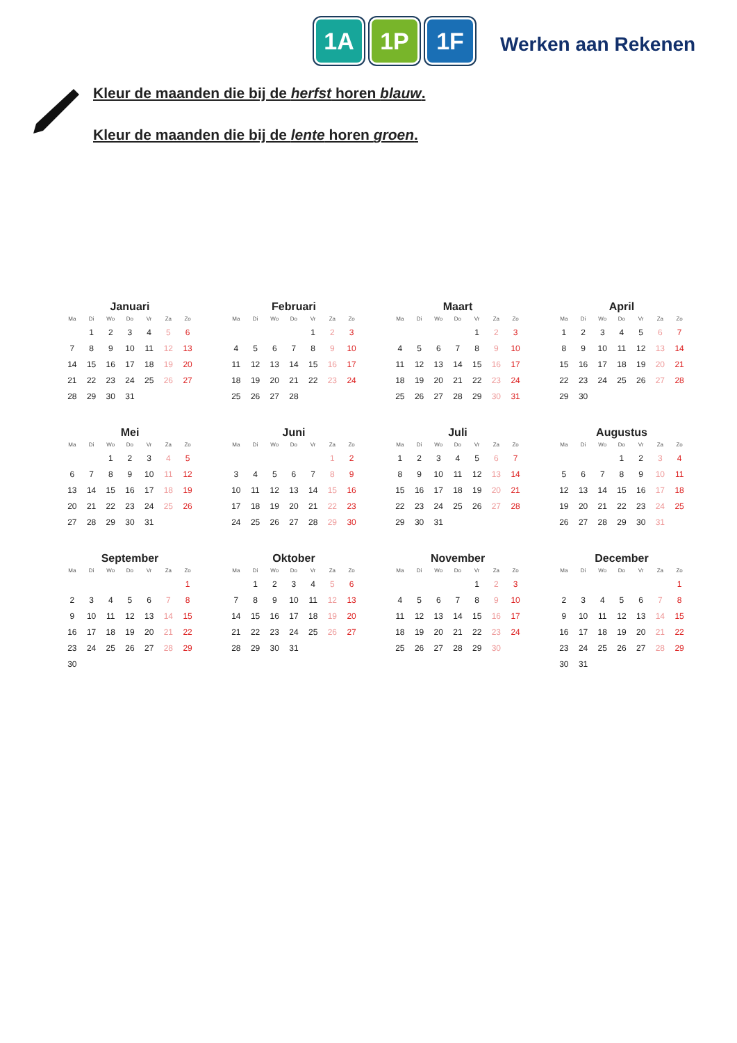1A 1P 1F
Werken aan Rekenen
Kleur de maanden die bij de herfst horen blauw.
Kleur de maanden die bij de lente horen groen.
Januari
| Ma | Di | Wo | Do | Vr | Za | Zo |
| --- | --- | --- | --- | --- | --- | --- |
| | 1 | 2 | 3 | 4 | 5 | 6 |
| 7 | 8 | 9 | 10 | 11 | 12 | 13 |
| 14 | 15 | 16 | 17 | 18 | 19 | 20 |
| 21 | 22 | 23 | 24 | 25 | 26 | 27 |
| 28 | 29 | 30 | 31 | | | |
Februari
| Ma | Di | Wo | Do | Vr | Za | Zo |
| --- | --- | --- | --- | --- | --- | --- |
| | | | | 1 | 2 | 3 |
| 4 | 5 | 6 | 7 | 8 | 9 | 10 |
| 11 | 12 | 13 | 14 | 15 | 16 | 17 |
| 18 | 19 | 20 | 21 | 22 | 23 | 24 |
| 25 | 26 | 27 | 28 | | | |
Maart
| Ma | Di | Wo | Do | Vr | Za | Zo |
| --- | --- | --- | --- | --- | --- | --- |
| | | | | 1 | 2 | 3 |
| 4 | 5 | 6 | 7 | 8 | 9 | 10 |
| 11 | 12 | 13 | 14 | 15 | 16 | 17 |
| 18 | 19 | 20 | 21 | 22 | 23 | 24 |
| 25 | 26 | 27 | 28 | 29 | 30 | 31 |
April
| Ma | Di | Wo | Do | Vr | Za | Zo |
| --- | --- | --- | --- | --- | --- | --- |
| 1 | 2 | 3 | 4 | 5 | 6 | 7 |
| 8 | 9 | 10 | 11 | 12 | 13 | 14 |
| 15 | 16 | 17 | 18 | 19 | 20 | 21 |
| 22 | 23 | 24 | 25 | 26 | 27 | 28 |
| 29 | 30 | | | | | |
Mei
| Ma | Di | Wo | Do | Vr | Za | Zo |
| --- | --- | --- | --- | --- | --- | --- |
| | | 1 | 2 | 3 | 4 | 5 |
| 6 | 7 | 8 | 9 | 10 | 11 | 12 |
| 13 | 14 | 15 | 16 | 17 | 18 | 19 |
| 20 | 21 | 22 | 23 | 24 | 25 | 26 |
| 27 | 28 | 29 | 30 | 31 | | |
Juni
| Ma | Di | Wo | Do | Vr | Za | Zo |
| --- | --- | --- | --- | --- | --- | --- |
| | | | | | 1 | 2 |
| 3 | 4 | 5 | 6 | 7 | 8 | 9 |
| 10 | 11 | 12 | 13 | 14 | 15 | 16 |
| 17 | 18 | 19 | 20 | 21 | 22 | 23 |
| 24 | 25 | 26 | 27 | 28 | 29 | 30 |
Juli
| Ma | Di | Wo | Do | Vr | Za | Zo |
| --- | --- | --- | --- | --- | --- | --- |
| 1 | 2 | 3 | 4 | 5 | 6 | 7 |
| 8 | 9 | 10 | 11 | 12 | 13 | 14 |
| 15 | 16 | 17 | 18 | 19 | 20 | 21 |
| 22 | 23 | 24 | 25 | 26 | 27 | 28 |
| 29 | 30 | 31 | | | | |
Augustus
| Ma | Di | Wo | Do | Vr | Za | Zo |
| --- | --- | --- | --- | --- | --- | --- |
| | | | 1 | 2 | 3 | 4 |
| 5 | 6 | 7 | 8 | 9 | 10 | 11 |
| 12 | 13 | 14 | 15 | 16 | 17 | 18 |
| 19 | 20 | 21 | 22 | 23 | 24 | 25 |
| 26 | 27 | 28 | 29 | 30 | 31 | |
September
| Ma | Di | Wo | Do | Vr | Za | Zo |
| --- | --- | --- | --- | --- | --- | --- |
| | | | | | | 1 |
| 2 | 3 | 4 | 5 | 6 | 7 | 8 |
| 9 | 10 | 11 | 12 | 13 | 14 | 15 |
| 16 | 17 | 18 | 19 | 20 | 21 | 22 |
| 23 | 24 | 25 | 26 | 27 | 28 | 29 |
| 30 | | | | | | |
Oktober
| Ma | Di | Wo | Do | Vr | Za | Zo |
| --- | --- | --- | --- | --- | --- | --- |
| | 1 | 2 | 3 | 4 | 5 | 6 |
| 7 | 8 | 9 | 10 | 11 | 12 | 13 |
| 14 | 15 | 16 | 17 | 18 | 19 | 20 |
| 21 | 22 | 23 | 24 | 25 | 26 | 27 |
| 28 | 29 | 30 | 31 | | | |
November
| Ma | Di | Wo | Do | Vr | Za | Zo |
| --- | --- | --- | --- | --- | --- | --- |
| | | | | 1 | 2 | 3 |
| 4 | 5 | 6 | 7 | 8 | 9 | 10 |
| 11 | 12 | 13 | 14 | 15 | 16 | 17 |
| 18 | 19 | 20 | 21 | 22 | 23 | 24 |
| 25 | 26 | 27 | 28 | 29 | 30 | |
December
| Ma | Di | Wo | Do | Vr | Za | Zo |
| --- | --- | --- | --- | --- | --- | --- |
| | | | | | | 1 |
| 2 | 3 | 4 | 5 | 6 | 7 | 8 |
| 9 | 10 | 11 | 12 | 13 | 14 | 15 |
| 16 | 17 | 18 | 19 | 20 | 21 | 22 |
| 23 | 24 | 25 | 26 | 27 | 28 | 29 |
| 30 | 31 | | | | | |